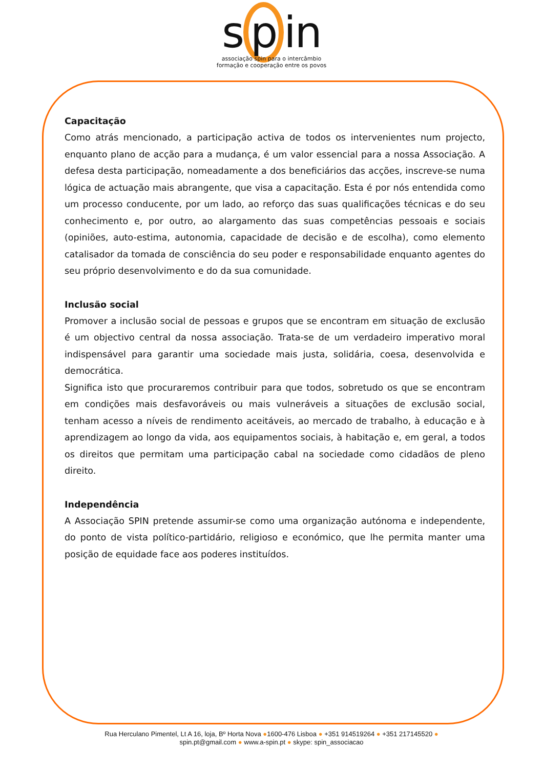s p in
associação spin para o intercâmbio
formação e cooperação entre os povos
Capacitação
Como atrás mencionado, a participação activa de todos os intervenientes num projecto, enquanto plano de acção para a mudança, é um valor essencial para a nossa Associação. A defesa desta participação, nomeadamente a dos beneficiários das acções, inscreve-se numa lógica de actuação mais abrangente, que visa a capacitação. Esta é por nós entendida como um processo conducente, por um lado, ao reforço das suas qualificações técnicas e do seu conhecimento e, por outro, ao alargamento das suas competências pessoais e sociais (opiniões, auto-estima, autonomia, capacidade de decisão e de escolha), como elemento catalisador da tomada de consciência do seu poder e responsabilidade enquanto agentes do seu próprio desenvolvimento e do da sua comunidade.
Inclusão social
Promover a inclusão social de pessoas e grupos que se encontram em situação de exclusão é um objectivo central da nossa associação. Trata-se de um verdadeiro imperativo moral indispensável para garantir uma sociedade mais justa, solidária, coesa, desenvolvida e democrática.
Significa isto que procuraremos contribuir para que todos, sobretudo os que se encontram em condições mais desfavoráveis ou mais vulneráveis a situações de exclusão social, tenham acesso a níveis de rendimento aceitáveis, ao mercado de trabalho, à educação e à aprendizagem ao longo da vida, aos equipamentos sociais, à habitação e, em geral, a todos os direitos que permitam uma participação cabal na sociedade como cidadãos de pleno direito.
Independência
A Associação SPIN pretende assumir-se como uma organização autónoma e independente, do ponto de vista político-partidário, religioso e económico, que lhe permita manter uma posição de equidade face aos poderes instituídos.
Rua Herculano Pimentel, Lt A 16, loja, Bº Horta Nova ●1600-476 Lisboa ● +351 914519264 ● +351 217145520 ●
spin.pt@gmail.com ● www.a-spin.pt ● skype: spin_associacao